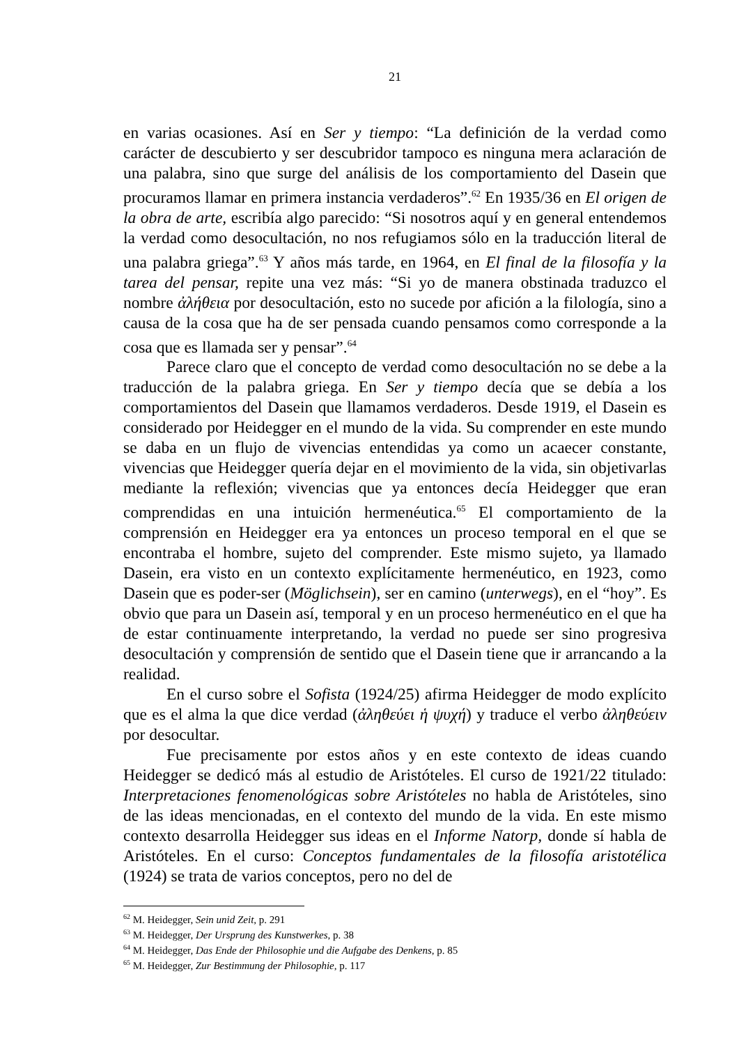21
en varias ocasiones. Así en Ser y tiempo: “La definición de la verdad como carácter de descubierto y ser descubridor tampoco es ninguna mera aclaración de una palabra, sino que surge del análisis de los comportamiento del Dasein que procuramos llamar en primera instancia verdaderos”.<sup>62</sup> En 1935/36 en El origen de la obra de arte, escribía algo parecido: “Si nosotros aquí y en general entendemos la verdad como desocultación, no nos refugiamos sólo en la traducción literal de una palabra griega”.<sup>63</sup> Y años más tarde, en 1964, en El final de la filosofía y la tarea del pensar, repite una vez más: “Si yo de manera obstinada traduzco el nombre ἀλήθεια por desocultación, esto no sucede por afición a la filología, sino a causa de la cosa que ha de ser pensada cuando pensamos como corresponde a la cosa que es llamada ser y pensar”.<sup>64</sup>
Parece claro que el concepto de verdad como desocultación no se debe a la traducción de la palabra griega. En Ser y tiempo decía que se debía a los comportamientos del Dasein que llamamos verdaderos. Desde 1919, el Dasein es considerado por Heidegger en el mundo de la vida. Su comprender en este mundo se daba en un flujo de vivencias entendidas ya como un acaecer constante, vivencias que Heidegger quería dejar en el movimiento de la vida, sin objetivarlas mediante la reflexión; vivencias que ya entonces decía Heidegger que eran comprendidas en una intuición hermenéutica.<sup>65</sup> El comportamiento de la comprensión en Heidegger era ya entonces un proceso temporal en el que se encontraba el hombre, sujeto del comprender. Este mismo sujeto, ya llamado Dasein, era visto en un contexto explícitamente hermenéutico, en 1923, como Dasein que es poder-ser (Möglichsein), ser en camino (unterwegs), en el “hoy”. Es obvio que para un Dasein así, temporal y en un proceso hermenéutico en el que ha de estar continuamente interpretando, la verdad no puede ser sino progresiva desocultación y comprensión de sentido que el Dasein tiene que ir arrancando a la realidad.
En el curso sobre el Sofista (1924/25) afirma Heidegger de modo explícito que es el alma la que dice verdad (ἀληθεύει ἡ ψυχή) y traduce el verbo ἀληθεύειν por desocultar.
Fue precisamente por estos años y en este contexto de ideas cuando Heidegger se dedicó más al estudio de Aristóteles. El curso de 1921/22 titulado: Interpretaciones fenomenológicas sobre Aristóteles no habla de Aristóteles, sino de las ideas mencionadas, en el contexto del mundo de la vida. En este mismo contexto desarrolla Heidegger sus ideas en el Informe Natorp, donde sí habla de Aristóteles. En el curso: Conceptos fundamentales de la filosofía aristotélica (1924) se trata de varios conceptos, pero no del de
<sup>62</sup> M. Heidegger, Sein unid Zeit, p. 291
<sup>63</sup> M. Heidegger, Der Ursprung des Kunstwerkes, p. 38
<sup>64</sup> M. Heidegger, Das Ende der Philosophie und die Aufgabe des Denkens, p. 85
<sup>65</sup> M. Heidegger, Zur Bestimmung der Philosophie, p. 117